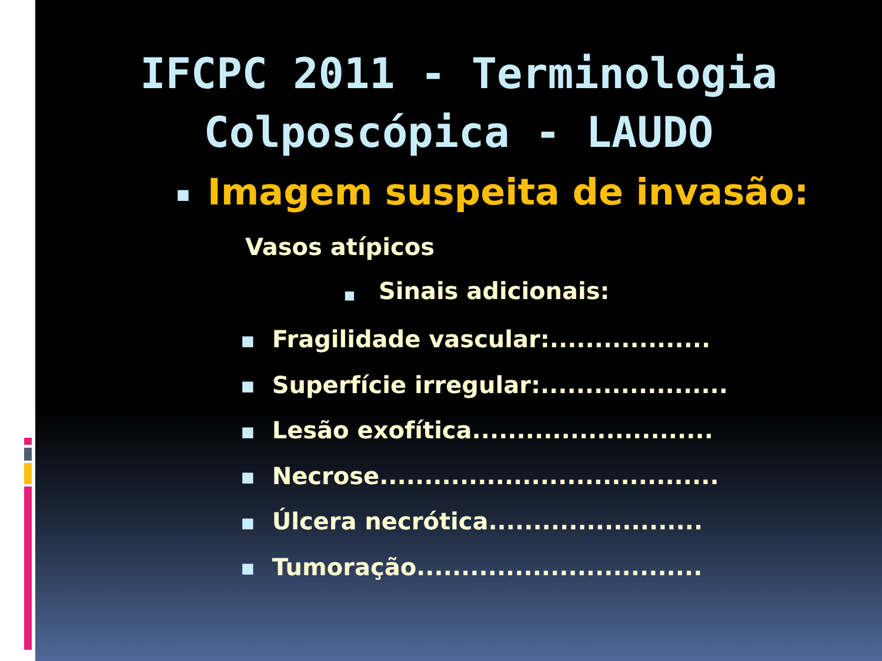IFCPC 2011 - Terminologia
Colposcópica - LAUDO
■ Imagem suspeita de invasão:
Vasos atípicos
■ Sinais adicionais:
■ Fragilidade vascular:..................
■ Superfície irregular:.....................
■ Lesão exofítica...........................
■ Necrose......................................
■ Úlcera necrótica........................
■ Tumoração................................